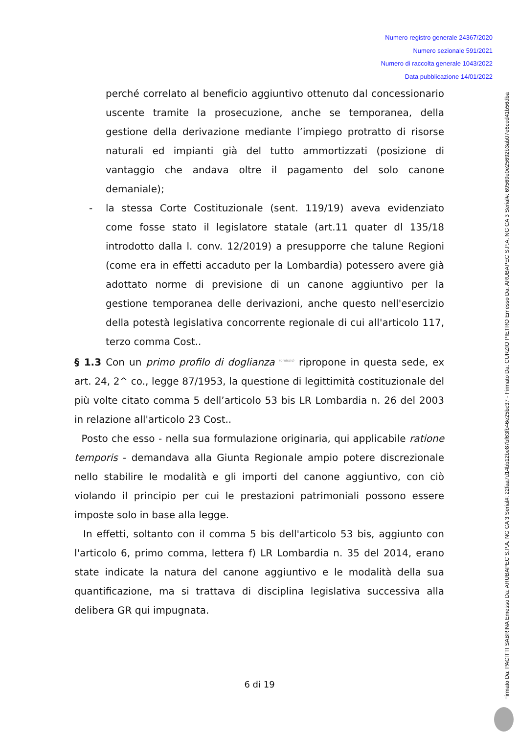Numero registro generale 24367/2020
Numero sezionale 591/2021
Numero di raccolta generale 1043/2022
Data pubblicazione 14/01/2022
perché correlato al beneficio aggiuntivo ottenuto dal concessionario uscente tramite la prosecuzione, anche se temporanea, della gestione della derivazione mediante l’impiego protratto di risorse naturali ed impianti già del tutto ammortizzati (posizione di vantaggio che andava oltre il pagamento del solo canone demaniale);
- la stessa Corte Costituzionale (sent. 119/19) aveva evidenziato come fosse stato il legislatore statale (art.11 quater dl 135/18 introdotto dalla l. conv. 12/2019) a presupporre che talune Regioni (come era in effetti accaduto per la Lombardia) potessero avere già adottato norme di previsione di un canone aggiuntivo per la gestione temporanea delle derivazioni, anche questo nell'esercizio della potestà legislativa concorrente regionale di cui all'articolo 117, terzo comma Cost..
§ 1.3 Con un primo profilo di doglianza (omissis) ripropone in questa sede, ex art. 24, 2^ co., legge 87/1953, la questione di legittimità costituzionale del più volte citato comma 5 dell’articolo 53 bis LR Lombardia n. 26 del 2003 in relazione all'articolo 23 Cost..
Posto che esso - nella sua formulazione originaria, qui applicabile ratione temporis - demandava alla Giunta Regionale ampio potere discrezionale nello stabilire le modalità e gli importi del canone aggiuntivo, con ciò violando il principio per cui le prestazioni patrimoniali possono essere imposte solo in base alla legge.
In effetti, soltanto con il comma 5 bis dell'articolo 53 bis, aggiunto con l'articolo 6, primo comma, lettera f) LR Lombardia n. 35 del 2014, erano state indicate la natura del canone aggiuntivo e le modalità della sua quantificazione, ma si trattava di disciplina legislativa successiva alla delibera GR qui impugnata.
6 di 19
Firmato Da: PACITTI SABRINA Emesso Da: ARUBAPEC S.P.A. NG CA 3 Serial#: 22faa7d14bb12be87bf63fb46e25bc37 - Firmato Da: CURZIO PIETRO Emesso Da: ARUBAPEC S.P.A. NG CA 3 Serial#: 69569e0e25692b3ab07e6ced41b56dba